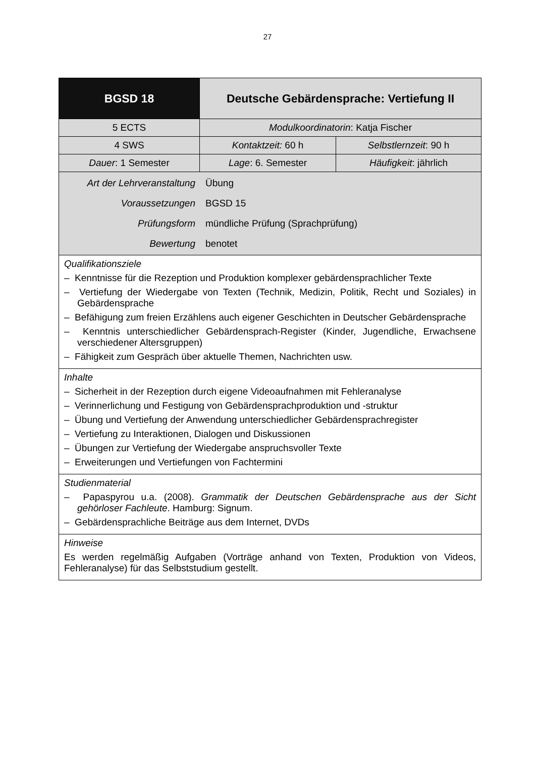27
| BGSD 18 | Deutsche Gebärdensprache: Vertiefung II | |
| 5 ECTS | Modulkoordinatorin : Katja Fischer | |
| 4 SWS | Kontaktzeit: 60 h | Selbstlernzeit : 90 h |
| Dauer : 1 Semester | Lage : 6. Semester | Häufigkeit : jährlich |
| / Art der Lehrveranstaltung / Übung / / Voraussetzungen / BGSD 15 / / Prüfungsform / mündliche Prüfung (Sprachprüfung) / / Bewertung / benotet / | | |
| Qualifikationsziele – Kenntnisse für die Rezeption und Produktion komplexer gebärdensprachlicher Texte – Vertiefung der Wiedergabe von Texten (Technik, Medizin, Politik, Recht und Soziales) in Gebärdensprache – Befähigung zum freien Erzählens auch eigener Geschichten in Deutscher Gebärdensprache – Kenntnis unterschiedlicher Gebärdensprach-Register (Kinder, Jugendliche, Erwachsene verschiedener Altersgruppen) – Fähigkeit zum Gespräch über aktuelle Themen, Nachrichten usw. | | |
| Inhalte – Sicherheit in der Rezeption durch eigene Videoaufnahmen mit Fehleranalyse – Verinnerlichung und Festigung von Gebärdensprachproduktion und -struktur – Übung und Vertiefung der Anwendung unterschiedlicher Gebärdensprachregister – Vertiefung zu Interaktionen, Dialogen und Diskussionen – Übungen zur Vertiefung der Wiedergabe anspruchsvoller Texte – Erweiterungen und Vertiefungen von Fachtermini | | |
| Studienmaterial – Papaspyrou u.a. (2008). Grammatik der Deutschen Gebärdensprache aus der Sicht gehörloser Fachleute . Hamburg: Signum. – Gebärdensprachliche Beiträge aus dem Internet, DVDs | | |
| Hinweise Es werden regelmäßig Aufgaben (Vorträge anhand von Texten, Produktion von Videos, Fehleranalyse) für das Selbststudium gestellt. | | |